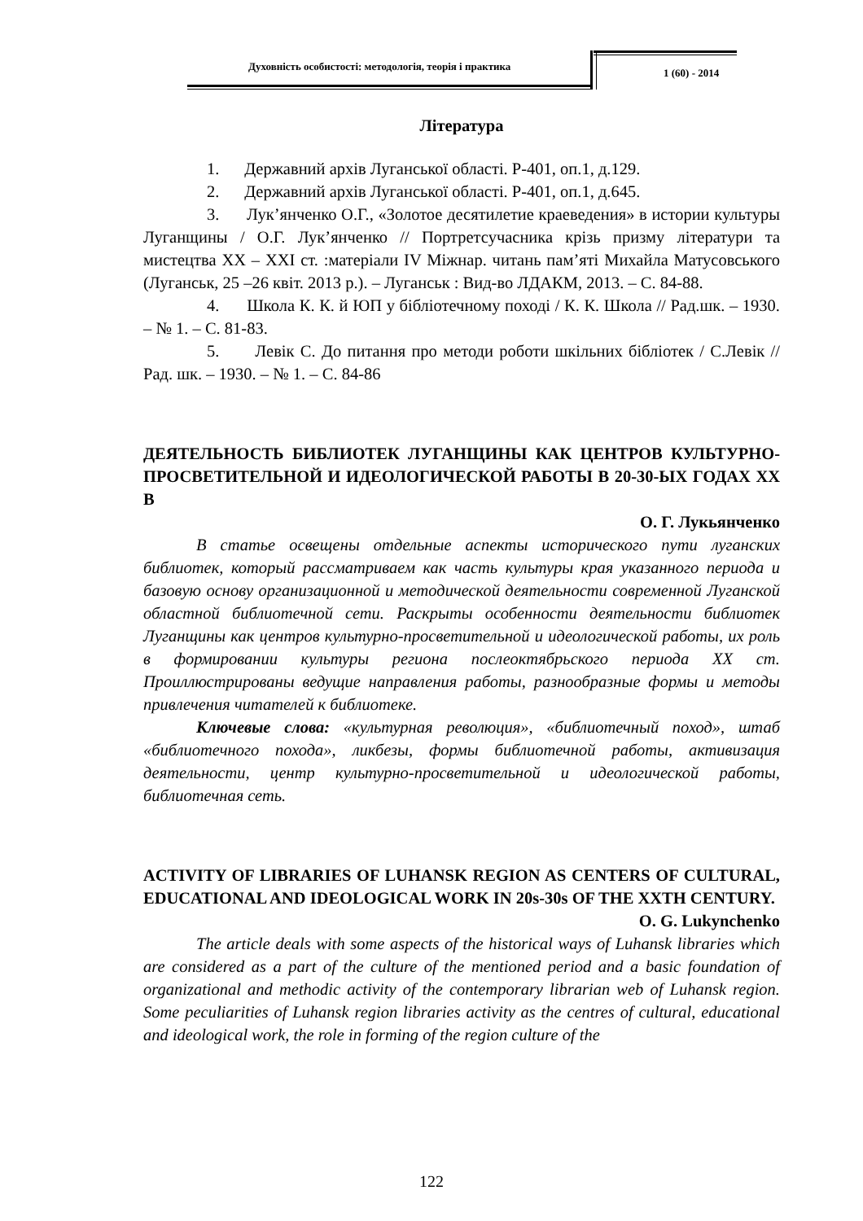Духовність особистості: методологія, теорія і практика
1 (60) - 2014
Література
1. Державний архів Луганської області. Р-401, оп.1, д.129.
2. Державний архів Луганської області. Р-401, оп.1, д.645.
3. Лук’янченко О.Г., «Золотое десятилетие краеведения» в истории культуры Луганщины / О.Г. Лук’янченко // Портретсучасника крізь призму літератури та мистецтва ХХ – ХХІ ст. :матеріали IV Міжнар. читань пам’яті Михайла Матусовського (Луганськ, 25 –26 квіт. 2013 р.). – Луганськ : Вид-во ЛДАКМ, 2013. – С. 84-88.
4. Школа К. К. й ЮП у бібліотечному поході / К. К. Школа // Рад.шк. – 1930. – № 1. – С. 81-83.
5. Левік С. До питання про методи роботи шкільних бібліотек / С.Левік // Рад. шк. – 1930. – № 1. – С. 84-86
ДЕЯТЕЛЬНОСТЬ БИБЛИОТЕК ЛУГАНЩИНЫ КАК ЦЕНТРОВ КУЛЬТУРНО-ПРОСВЕТИТЕЛЬНОЙ И ИДЕОЛОГИЧЕСКОЙ РАБОТЫ В 20-30-ЫХ ГОДАХ ХХ В
О. Г. Лукьянченко
В статье освещены отдельные аспекты исторического пути луганских библиотек, который рассматриваем как часть культуры края указанного периода и базовую основу организационной и методической деятельности современной Луганской областной библиотечной сети. Раскрыты особенности деятельности библиотек Луганщины как центров культурно-просветительной и идеологической работы, их роль в формировании культуры региона послеоктябрьского периода ХХ ст. Проиллюстрированы ведущие направления работы, разнообразные формы и методы привлечения читателей к библиотеке.
Ключевые слова: «культурная революция», «библиотечный поход», штаб «библиотечного похода», ликбезы, формы библиотечной работы, активизация деятельности, центр культурно-просветительной и идеологической работы, библиотечная сеть.
ACTIVITY OF LIBRARIES OF LUHANSK REGION AS CENTERS OF CULTURAL, EDUCATIONAL AND IDEOLOGICAL WORK IN 20s-30s OF THE XXTH CENTURY.
O. G. Lukynchenko
The article deals with some aspects of the historical ways of Luhansk libraries which are considered as a part of the culture of the mentioned period and a basic foundation of organizational and methodic activity of the contemporary librarian web of Luhansk region. Some peculiarities of Luhansk region libraries activity as the centres of cultural, educational and ideological work, the role in forming of the region culture of the
122